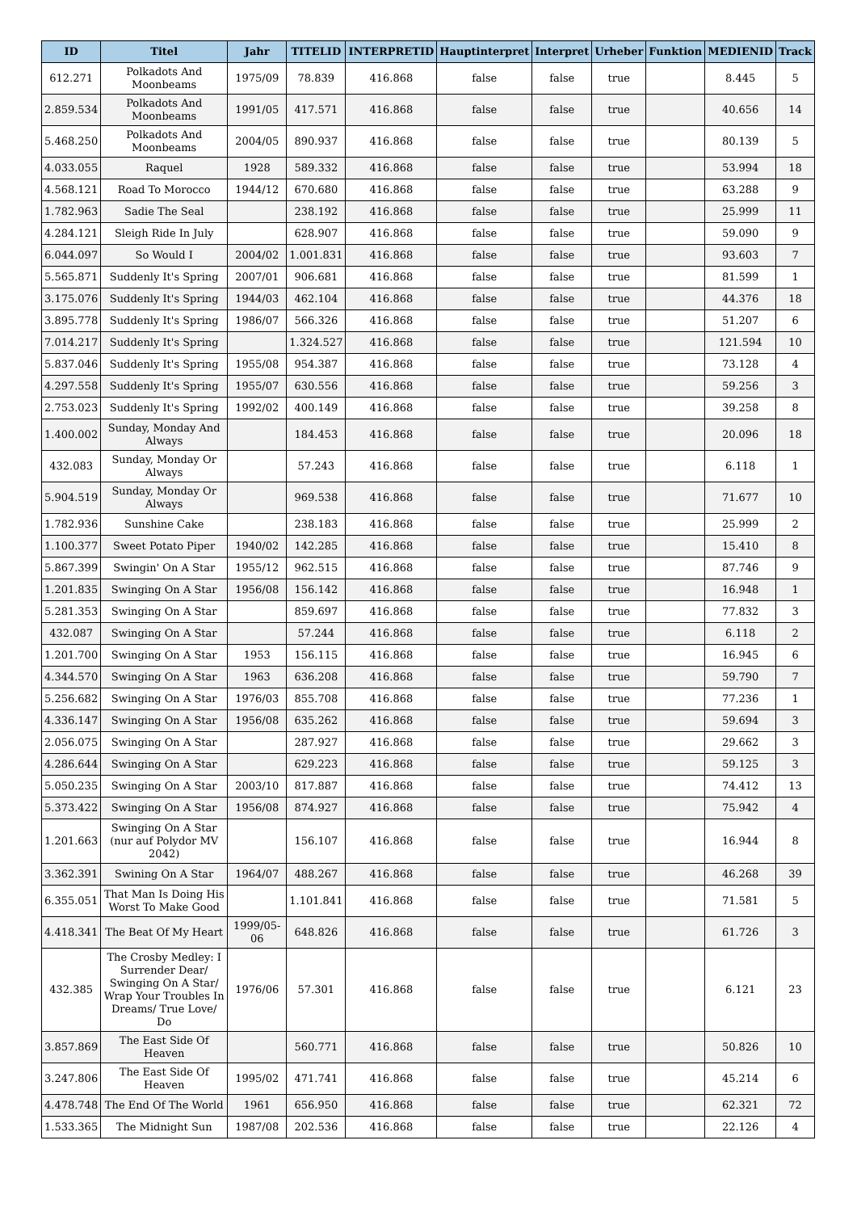| ID | Titel | Jahr | TITELID | INTERPRETID | Hauptinterpret | Interpret | Urheber | Funktion | MEDIENID | Track |
| --- | --- | --- | --- | --- | --- | --- | --- | --- | --- | --- |
| 612.271 | Polkadots And Moonbeams | 1975/09 | 78.839 | 416.868 | false | false | true | | 8.445 | 5 |
| 2.859.534 | Polkadots And Moonbeams | 1991/05 | 417.571 | 416.868 | false | false | true | | 40.656 | 14 |
| 5.468.250 | Polkadots And Moonbeams | 2004/05 | 890.937 | 416.868 | false | false | true | | 80.139 | 5 |
| 4.033.055 | Raquel | 1928 | 589.332 | 416.868 | false | false | true | | 53.994 | 18 |
| 4.568.121 | Road To Morocco | 1944/12 | 670.680 | 416.868 | false | false | true | | 63.288 | 9 |
| 1.782.963 | Sadie The Seal | | 238.192 | 416.868 | false | false | true | | 25.999 | 11 |
| 4.284.121 | Sleigh Ride In July | | 628.907 | 416.868 | false | false | true | | 59.090 | 9 |
| 6.044.097 | So Would I | 2004/02 | 1.001.831 | 416.868 | false | false | true | | 93.603 | 7 |
| 5.565.871 | Suddenly It's Spring | 2007/01 | 906.681 | 416.868 | false | false | true | | 81.599 | 1 |
| 3.175.076 | Suddenly It's Spring | 1944/03 | 462.104 | 416.868 | false | false | true | | 44.376 | 18 |
| 3.895.778 | Suddenly It's Spring | 1986/07 | 566.326 | 416.868 | false | false | true | | 51.207 | 6 |
| 7.014.217 | Suddenly It's Spring | | 1.324.527 | 416.868 | false | false | true | | 121.594 | 10 |
| 5.837.046 | Suddenly It's Spring | 1955/08 | 954.387 | 416.868 | false | false | true | | 73.128 | 4 |
| 4.297.558 | Suddenly It's Spring | 1955/07 | 630.556 | 416.868 | false | false | true | | 59.256 | 3 |
| 2.753.023 | Suddenly It's Spring | 1992/02 | 400.149 | 416.868 | false | false | true | | 39.258 | 8 |
| 1.400.002 | Sunday, Monday And Always | | 184.453 | 416.868 | false | false | true | | 20.096 | 18 |
| 432.083 | Sunday, Monday Or Always | | 57.243 | 416.868 | false | false | true | | 6.118 | 1 |
| 5.904.519 | Sunday, Monday Or Always | | 969.538 | 416.868 | false | false | true | | 71.677 | 10 |
| 1.782.936 | Sunshine Cake | | 238.183 | 416.868 | false | false | true | | 25.999 | 2 |
| 1.100.377 | Sweet Potato Piper | 1940/02 | 142.285 | 416.868 | false | false | true | | 15.410 | 8 |
| 5.867.399 | Swingin' On A Star | 1955/12 | 962.515 | 416.868 | false | false | true | | 87.746 | 9 |
| 1.201.835 | Swinging On A Star | 1956/08 | 156.142 | 416.868 | false | false | true | | 16.948 | 1 |
| 5.281.353 | Swinging On A Star | | 859.697 | 416.868 | false | false | true | | 77.832 | 3 |
| 432.087 | Swinging On A Star | | 57.244 | 416.868 | false | false | true | | 6.118 | 2 |
| 1.201.700 | Swinging On A Star | 1953 | 156.115 | 416.868 | false | false | true | | 16.945 | 6 |
| 4.344.570 | Swinging On A Star | 1963 | 636.208 | 416.868 | false | false | true | | 59.790 | 7 |
| 5.256.682 | Swinging On A Star | 1976/03 | 855.708 | 416.868 | false | false | true | | 77.236 | 1 |
| 4.336.147 | Swinging On A Star | 1956/08 | 635.262 | 416.868 | false | false | true | | 59.694 | 3 |
| 2.056.075 | Swinging On A Star | | 287.927 | 416.868 | false | false | true | | 29.662 | 3 |
| 4.286.644 | Swinging On A Star | | 629.223 | 416.868 | false | false | true | | 59.125 | 3 |
| 5.050.235 | Swinging On A Star | 2003/10 | 817.887 | 416.868 | false | false | true | | 74.412 | 13 |
| 5.373.422 | Swinging On A Star | 1956/08 | 874.927 | 416.868 | false | false | true | | 75.942 | 4 |
| 1.201.663 | Swinging On A Star (nur auf Polydor MV 2042) | | 156.107 | 416.868 | false | false | true | | 16.944 | 8 |
| 3.362.391 | Swining On A Star | 1964/07 | 488.267 | 416.868 | false | false | true | | 46.268 | 39 |
| 6.355.051 | That Man Is Doing His Worst To Make Good | | 1.101.841 | 416.868 | false | false | true | | 71.581 | 5 |
| 4.418.341 | The Beat Of My Heart | 1999/05-06 | 648.826 | 416.868 | false | false | true | | 61.726 | 3 |
| 432.385 | The Crosby Medley: I Surrender Dear/ Swinging On A Star/ Wrap Your Troubles In Dreams/ True Love/ Do | 1976/06 | 57.301 | 416.868 | false | false | true | | 6.121 | 23 |
| 3.857.869 | The East Side Of Heaven | | 560.771 | 416.868 | false | false | true | | 50.826 | 10 |
| 3.247.806 | The East Side Of Heaven | 1995/02 | 471.741 | 416.868 | false | false | true | | 45.214 | 6 |
| 4.478.748 | The End Of The World | 1961 | 656.950 | 416.868 | false | false | true | | 62.321 | 72 |
| 1.533.365 | The Midnight Sun | 1987/08 | 202.536 | 416.868 | false | false | true | | 22.126 | 4 |